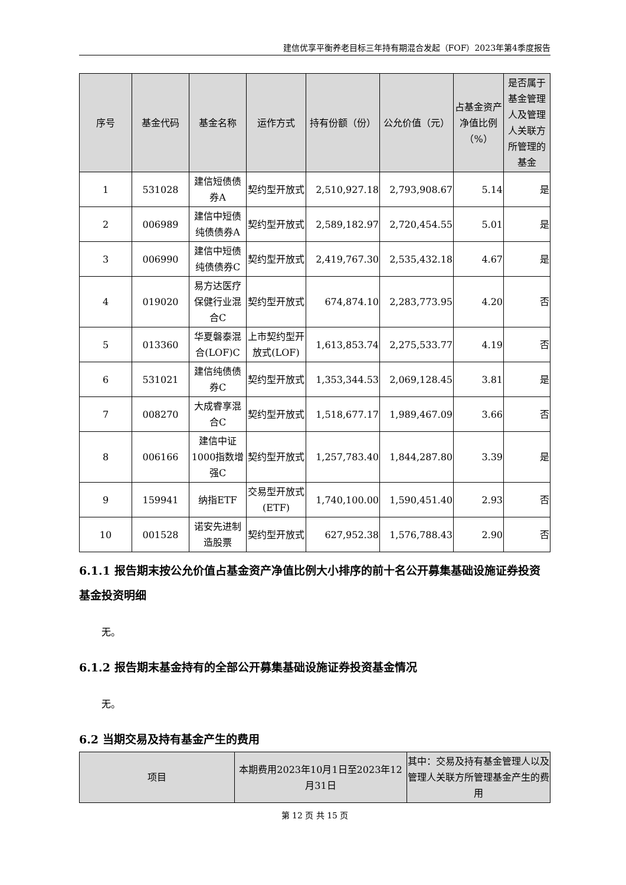建信优享平衡养老目标三年持有期混合发起（FOF）2023年第4季度报告
| 序号 | 基金代码 | 基金名称 | 运作方式 | 持有份额（份） | 公允价值（元） | 占基金资产净值比例（%） | 是否属于基金管理人及管理人关联方所管理的基金 |
| --- | --- | --- | --- | --- | --- | --- | --- |
| 1 | 531028 | 建信短债债券A | 契约型开放式 | 2,510,927.18 | 2,793,908.67 | 5.14 | 是 |
| 2 | 006989 | 建信中短债纯债债券A | 契约型开放式 | 2,589,182.97 | 2,720,454.55 | 5.01 | 是 |
| 3 | 006990 | 建信中短债纯债债券C | 契约型开放式 | 2,419,767.30 | 2,535,432.18 | 4.67 | 是 |
| 4 | 019020 | 易方达医疗保健行业混合C | 契约型开放式 | 674,874.10 | 2,283,773.95 | 4.20 | 否 |
| 5 | 013360 | 华夏磐泰混合(LOF)C | 上市契约型开放式(LOF) | 1,613,853.74 | 2,275,533.77 | 4.19 | 否 |
| 6 | 531021 | 建信纯债债券C | 契约型开放式 | 1,353,344.53 | 2,069,128.45 | 3.81 | 是 |
| 7 | 008270 | 大成睿享混合C | 契约型开放式 | 1,518,677.17 | 1,989,467.09 | 3.66 | 否 |
| 8 | 006166 | 建信中证1000指数增强C | 契约型开放式 | 1,257,783.40 | 1,844,287.80 | 3.39 | 是 |
| 9 | 159941 | 纳指ETF | 交易型开放式(ETF) | 1,740,100.00 | 1,590,451.40 | 2.93 | 否 |
| 10 | 001528 | 诺安先进制造股票 | 契约型开放式 | 627,952.38 | 1,576,788.43 | 2.90 | 否 |
6.1.1 报告期末按公允价值占基金资产净值比例大小排序的前十名公开募集基础设施证券投资基金投资明细
无。
6.1.2 报告期末基金持有的全部公开募集基础设施证券投资基金情况
无。
6.2 当期交易及持有基金产生的费用
| 项目 | 本期费用2023年10月1日至2023年12月31日 | 其中：交易及持有基金管理人以及管理人关联方所管理基金产生的费用 |
| --- | --- | --- |
第 12 页 共 15 页